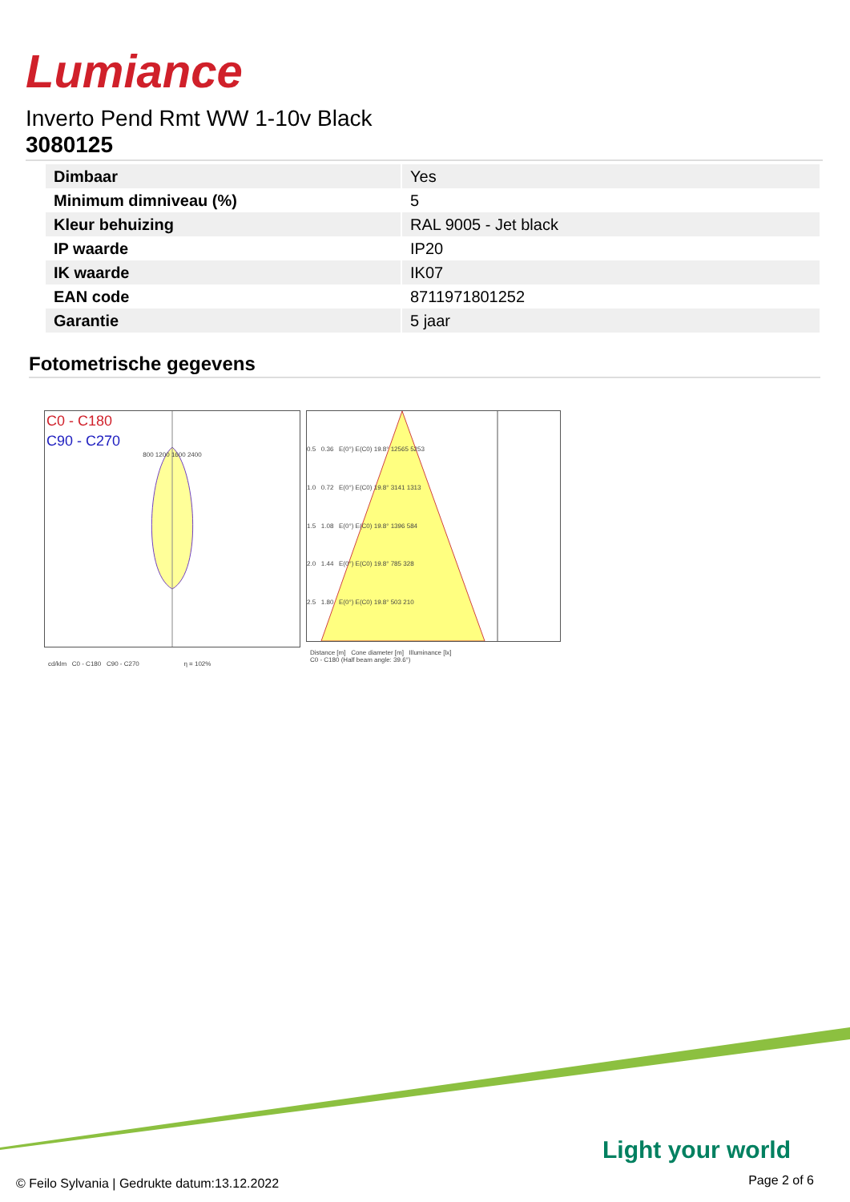Lumiance
Inverto Pend Rmt WW 1-10v Black
3080125
| Dimbaar | Yes |
| Minimum dimniveau (%) | 5 |
| Kleur behuizing | RAL 9005 - Jet black |
| IP waarde | IP20 |
| IK waarde | IK07 |
| EAN code | 8711971801252 |
| Garantie | 5 jaar |
Fotometrische gegevens
C0 - C180
C90 - C270
800 1200 1600 2400
cd/klm C0 - C180 C90 - C270 η = 102%
0.5 0.36 E(0°) E(C0) 19.8° 12565 5253
1.0 0.72 E(0°) E(C0) 19.8° 3141 1313
1.5 1.08 E(0°) E(C0) 19.8° 1396 584
2.0 1.44 E(0°) E(C0) 19.8° 785 328
2.5 1.80 E(0°) E(C0) 19.8° 503 210
Distance [m] Cone diameter [m] Illuminance [lx]
C0 - C180 (Half beam angle: 39.6°)
Light your world
© Feilo Sylvania | Gedrukte datum:13.12.2022
Page 2 of 6